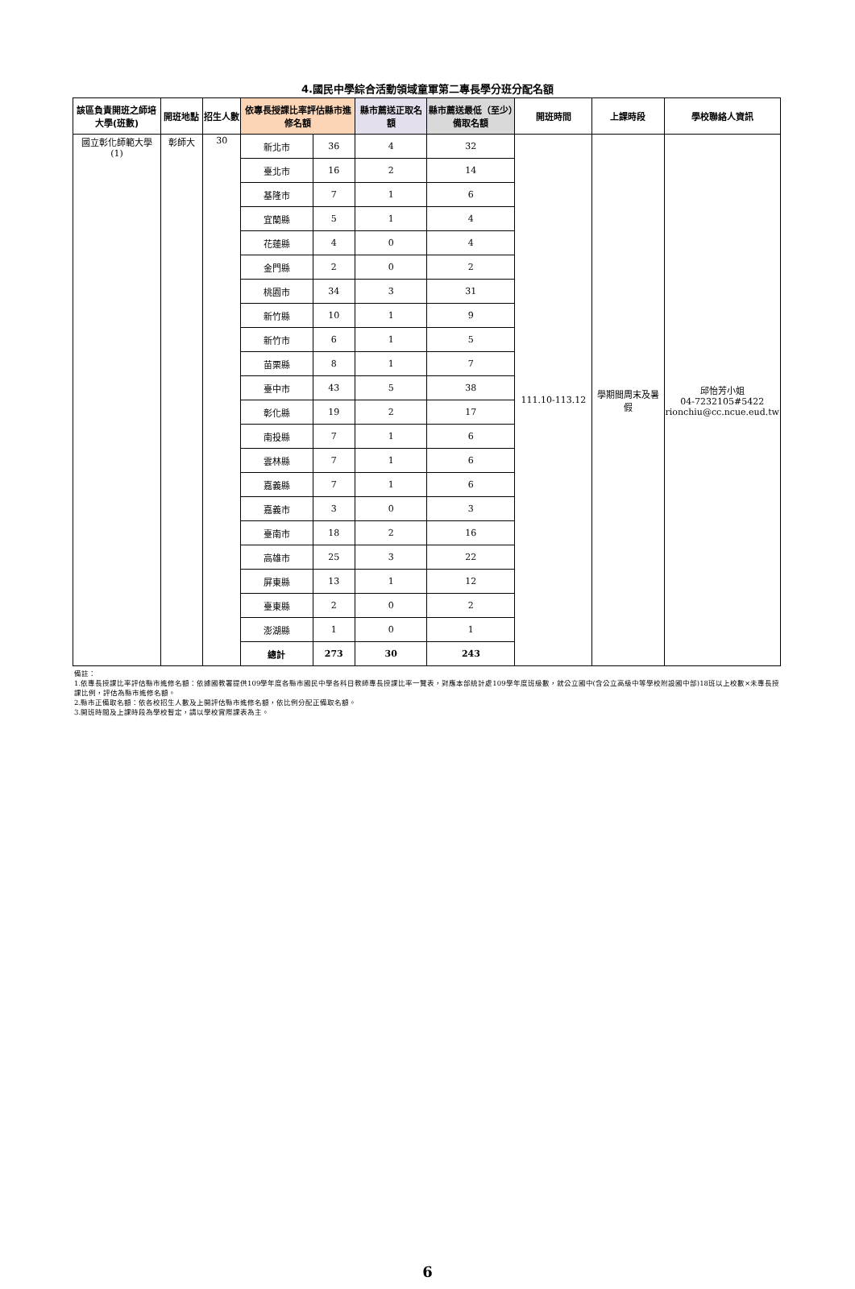4.國民中學綜合活動領域童軍第二專長學分班分配名額
| 該區負責開班之師培大學(班數) | 開班地點 | 招生人數 | 依專長授課比率評估縣市進修名額 | | 縣市薦送正取名額 | 縣市薦送最低（至少）備取名額 | 開班時間 | 上課時段 | 學校聯絡人資訊 |
| --- | --- | --- | --- | --- | --- | --- | --- | --- | --- |
| 國立彰化師範大學 (1) | 彰師大 | 30 | 新北市 | 36 | 4 | 32 | 111.10-113.12 | 學期間周末及暑假 | 邱怡芳小姐 04-7232105#5422 rionchiu@cc.ncue.eud.tw |
| | | | 臺北市 | 16 | 2 | 14 | | | |
| | | | 基隆市 | 7 | 1 | 6 | | | |
| | | | 宜蘭縣 | 5 | 1 | 4 | | | |
| | | | 花蓮縣 | 4 | 0 | 4 | | | |
| | | | 金門縣 | 2 | 0 | 2 | | | |
| | | | 桃園市 | 34 | 3 | 31 | | | |
| | | | 新竹縣 | 10 | 1 | 9 | | | |
| | | | 新竹市 | 6 | 1 | 5 | | | |
| | | | 苗栗縣 | 8 | 1 | 7 | | | |
| | | | 臺中市 | 43 | 5 | 38 | | | |
| | | | 彰化縣 | 19 | 2 | 17 | | | |
| | | | 南投縣 | 7 | 1 | 6 | | | |
| | | | 雲林縣 | 7 | 1 | 6 | | | |
| | | | 嘉義縣 | 7 | 1 | 6 | | | |
| | | | 嘉義市 | 3 | 0 | 3 | | | |
| | | | 臺南市 | 18 | 2 | 16 | | | |
| | | | 高雄市 | 25 | 3 | 22 | | | |
| | | | 屏東縣 | 13 | 1 | 12 | | | |
| | | | 臺東縣 | 2 | 0 | 2 | | | |
| | | | 澎湖縣 | 1 | 0 | 1 | | | |
| | | | 總計 | 273 | 30 | 243 | | | |
備註：
1.依專長授課比率評估縣市進修名額：依據國教署提供109學年度各縣市國民中學各科目教師專長授課比率一覽表，對應本部統計處109學年度班級數，就公立國中(含公立高級中等學校附設國中部)18班以上校數×未專長授課比例，評估為縣市進修名額。
2.縣市正備取名額：依各校招生人數及上開評估縣市進修名額，依比例分配正備取名額。
3.開班時間及上課時段為學校暫定，請以學校實際課表為主。
6